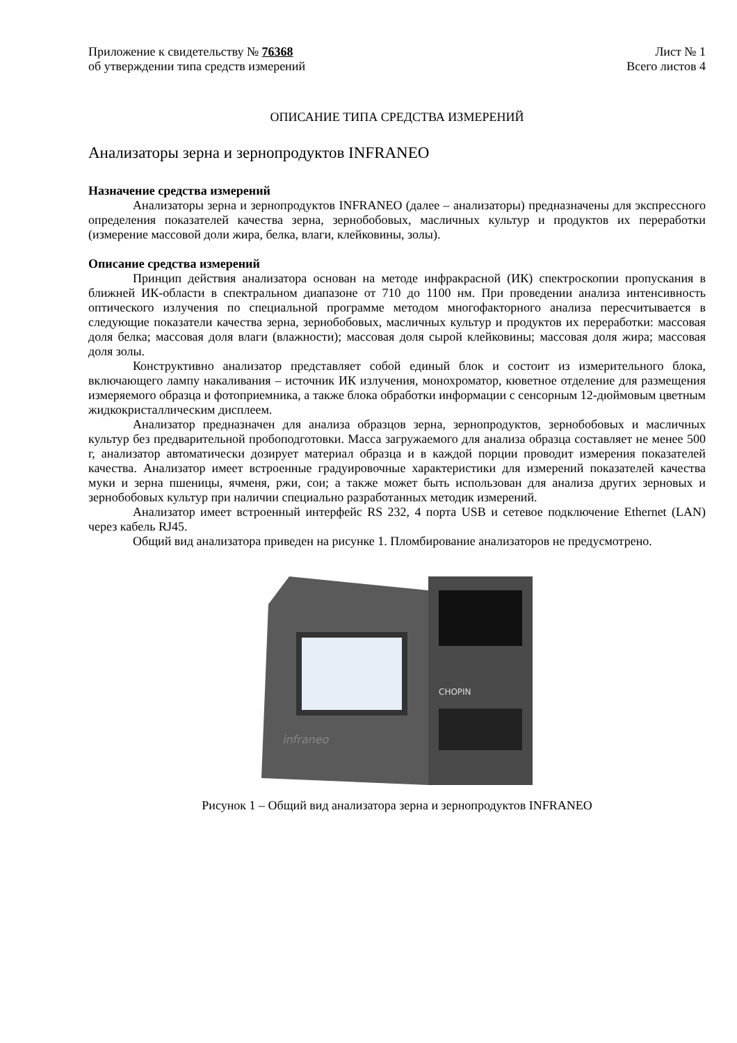Приложение к свидетельству № 76368
об утверждении типа средств измерений
Лист № 1
Всего листов 4
ОПИСАНИЕ ТИПА СРЕДСТВА ИЗМЕРЕНИЙ
Анализаторы зерна и зернопродуктов INFRANEO
Назначение средства измерений
Анализаторы зерна и зернопродуктов INFRANEO (далее – анализаторы) предназначены для экспрессного определения показателей качества зерна, зернобобовых, масличных культур и продуктов их переработки (измерение массовой доли жира, белка, влаги, клейковины, золы).
Описание средства измерений
Принцип действия анализатора основан на методе инфракрасной (ИК) спектроскопии пропускания в ближней ИК-области в спектральном диапазоне от 710 до 1100 нм. При проведении анализа интенсивность оптического излучения по специальной программе методом многофакторного анализа пересчитывается в следующие показатели качества зерна, зернобобовых, масличных культур и продуктов их переработки: массовая доля белка; массовая доля влаги (влажности); массовая доля сырой клейковины; массовая доля жира; массовая доля золы.
Конструктивно анализатор представляет собой единый блок и состоит из измерительного блока, включающего лампу накаливания – источник ИК излучения, монохроматор, кюветное отделение для размещения измеряемого образца и фотоприемника, а также блока обработки информации с сенсорным 12-дюймовым цветным жидкокристаллическим дисплеем.
Анализатор предназначен для анализа образцов зерна, зернопродуктов, зернобобовых и масличных культур без предварительной пробоподготовки. Масса загружаемого для анализа образца составляет не менее 500 г, анализатор автоматически дозирует материал образца и в каждой порции проводит измерения показателей качества. Анализатор имеет встроенные градуировочные характеристики для измерений показателей качества муки и зерна пшеницы, ячменя, ржи, сои; а также может быть использован для анализа других зерновых и зернобобовых культур при наличии специально разработанных методик измерений.
Анализатор имеет встроенный интерфейс RS 232, 4 порта USB и сетевое подключение Ethernet (LAN) через кабель RJ45.
Общий вид анализатора приведен на рисунке 1. Пломбирование анализаторов не предусмотрено.
CHOPIN
infraneo
Рисунок 1 – Общий вид анализатора зерна и зернопродуктов INFRANEO